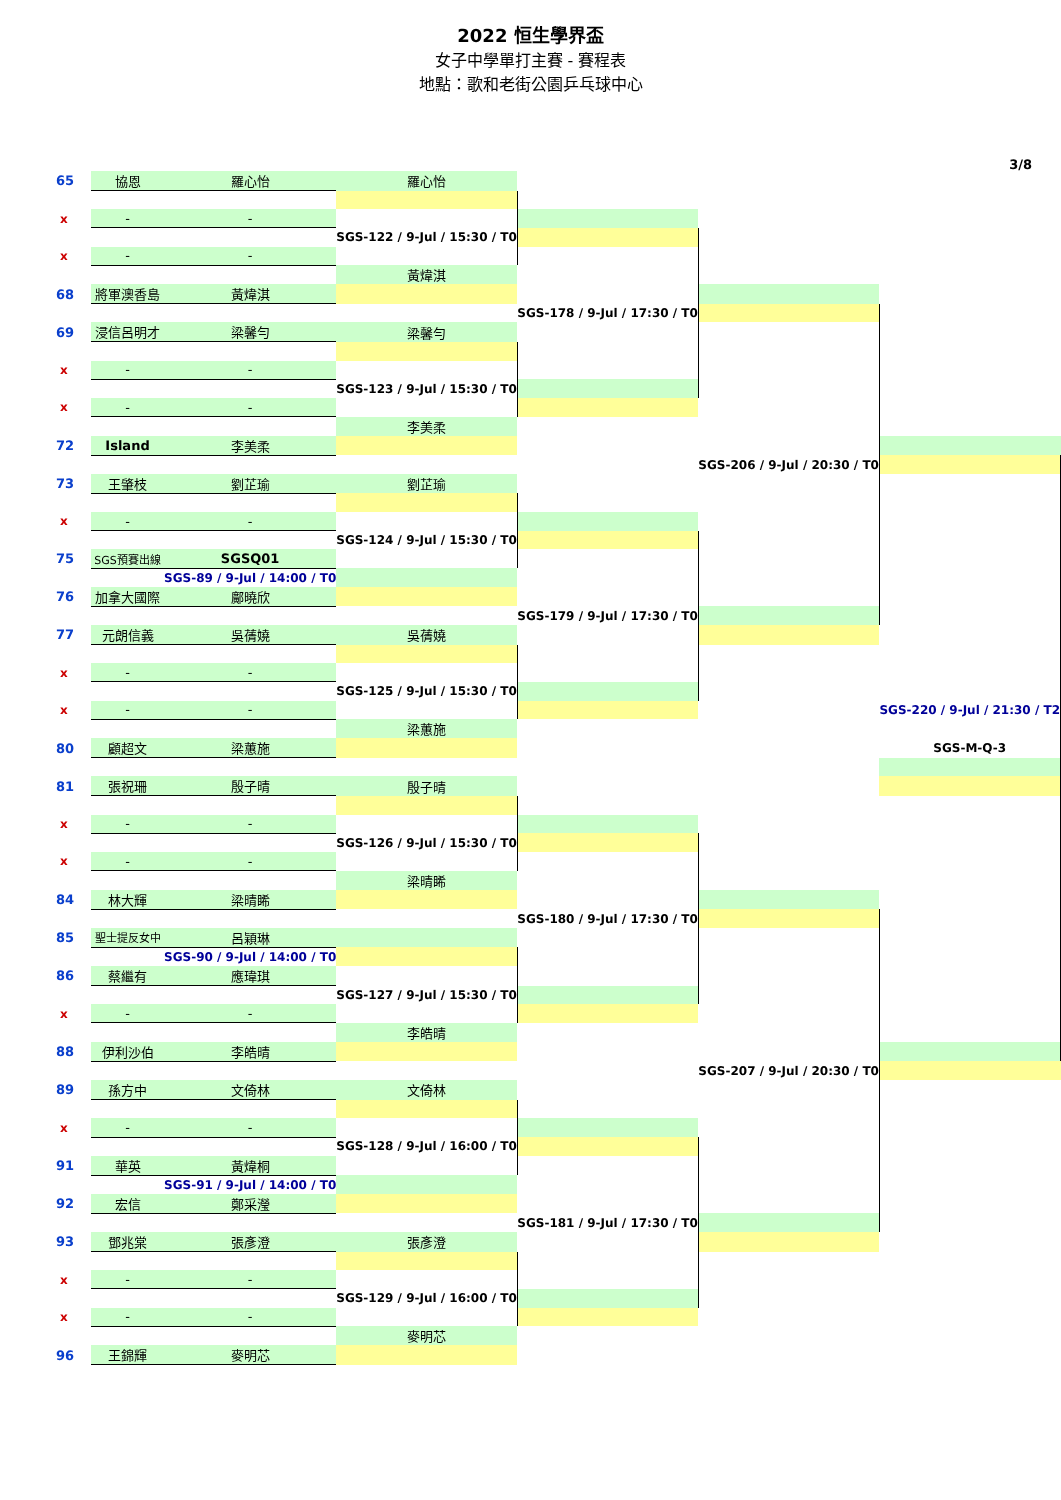2022 恒生學界盃
女子中學單打主賽 - 賽程表
地點：歌和老街公園乒乓球中心
3/8
| 65 | 協恩 | 羅心怡 | 羅心怡 | | | |
| x | - | - | | | | |
| | | | SGS-122 / 9-Jul / 15:30 / T0 | | | |
| x | - | - | | | | |
| | | | 黃煒淇 | | | |
| 68 | 將軍澳香島 | 黃煒淇 | | | | |
| | | | | SGS-178 / 9-Jul / 17:30 / T0 | | |
| 69 | 浸信呂明才 | 梁馨勻 | 梁馨勻 | | | |
| x | - | - | | | | |
| | | | SGS-123 / 9-Jul / 15:30 / T0 | | | |
| x | - | - | | | | |
| | | | 李美柔 | | | |
| 72 | Island | 李美柔 | | | | |
| | | | | | SGS-206 / 9-Jul / 20:30 / T0 | |
| 73 | 王肇枝 | 劉芷瑜 | 劉芷瑜 | | | |
| x | - | - | | | | |
| | | | SGS-124 / 9-Jul / 15:30 / T0 | | | |
| 75 | SGS預賽出線 | SGSQ01 | | | | |
| | | SGS-89 / 9-Jul / 14:00 / T0 | | | | |
| 76 | 加拿大國際 | 鄺曉欣 | | | | |
| | | | | SGS-179 / 9-Jul / 17:30 / T0 | | |
| 77 | 元朗信義 | 吳蒨嬈 | 吳蒨嬈 | | | |
| x | - | - | | | | |
| | | | SGS-125 / 9-Jul / 15:30 / T0 | | | |
| x | - | - | | | | SGS-220 / 9-Jul / 21:30 / T2 |
| | | | 梁蕙施 | | | |
| 80 | 顧超文 | 梁蕙施 | | | | SGS-M-Q-3 |
| 81 | 張祝珊 | 殷子晴 | 殷子晴 | | | |
| x | - | - | | | | |
| | | | SGS-126 / 9-Jul / 15:30 / T0 | | | |
| x | - | - | | | | |
| | | | 梁晴睎 | | | |
| 84 | 林大輝 | 梁晴睎 | | | | |
| | | | | SGS-180 / 9-Jul / 17:30 / T0 | | |
| 85 | 聖士提反女中 | 呂穎琳 | | | | |
| | | SGS-90 / 9-Jul / 14:00 / T0 | | | | |
| 86 | 蔡繼有 | 應瑋琪 | | | | |
| | | | SGS-127 / 9-Jul / 15:30 / T0 | | | |
| x | - | - | | | | |
| | | | 李皓晴 | | | |
| 88 | 伊利沙伯 | 李皓晴 | | | | |
| | | | | | SGS-207 / 9-Jul / 20:30 / T0 | |
| 89 | 孫方中 | 文倚林 | 文倚林 | | | |
| x | - | - | | | | |
| | | | SGS-128 / 9-Jul / 16:00 / T0 | | | |
| 91 | 華英 | 黃煒桐 | | | | |
| | | SGS-91 / 9-Jul / 14:00 / T0 | | | | |
| 92 | 宏信 | 鄭采瀅 | | | | |
| | | | | SGS-181 / 9-Jul / 17:30 / T0 | | |
| 93 | 鄧兆棠 | 張彥澄 | 張彥澄 | | | |
| x | - | - | | | | |
| | | | SGS-129 / 9-Jul / 16:00 / T0 | | | |
| x | - | - | | | | |
| | | | 麥明芯 | | | |
| 96 | 王錦輝 | 麥明芯 | | | | |